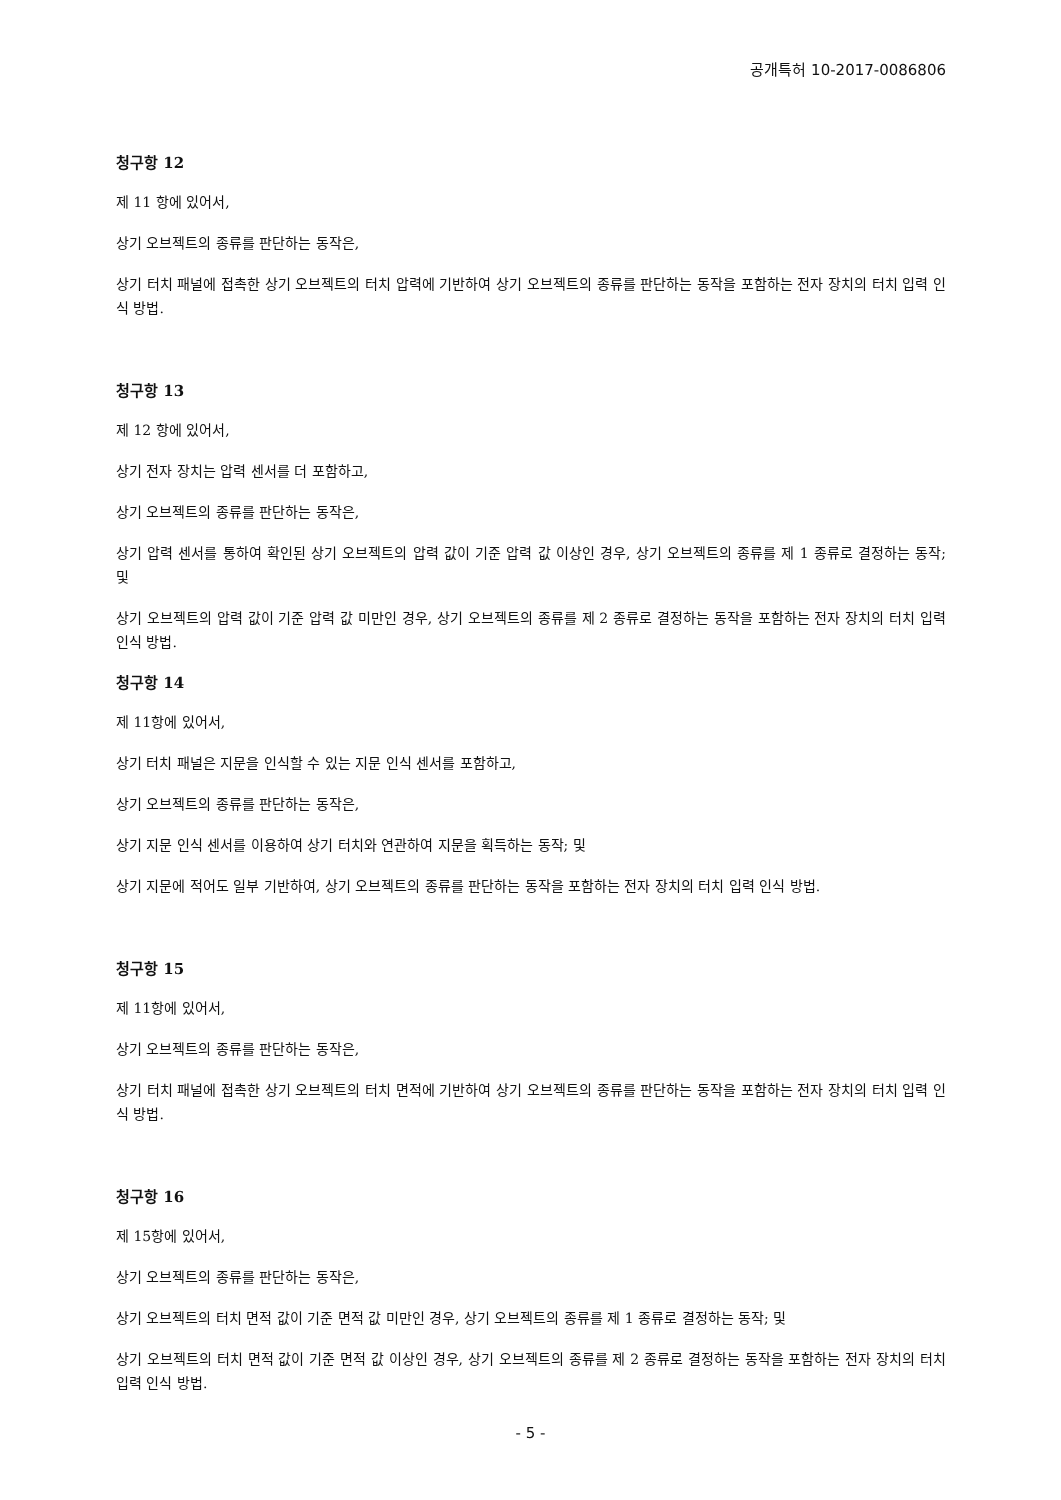공개특허 10-2017-0086806
청구항 12
제 11 항에 있어서,
상기 오브젝트의 종류를 판단하는 동작은,
상기 터치 패널에 접촉한 상기 오브젝트의 터치 압력에 기반하여 상기 오브젝트의 종류를 판단하는 동작을 포함하는 전자 장치의 터치 입력 인식 방법.
청구항 13
제 12 항에 있어서,
상기 전자 장치는 압력 센서를 더 포함하고,
상기 오브젝트의 종류를 판단하는 동작은,
상기 압력 센서를 통하여 확인된 상기 오브젝트의 압력 값이 기준 압력 값 이상인 경우, 상기 오브젝트의 종류를 제 1 종류로 결정하는 동작; 및
상기 오브젝트의 압력 값이 기준 압력 값 미만인 경우, 상기 오브젝트의 종류를 제 2 종류로 결정하는 동작을 포함하는 전자 장치의 터치 입력 인식 방법.
청구항 14
제 11항에 있어서,
상기 터치 패널은 지문을 인식할 수 있는 지문 인식 센서를 포함하고,
상기 오브젝트의 종류를 판단하는 동작은,
상기 지문 인식 센서를 이용하여 상기 터치와 연관하여 지문을 획득하는 동작; 및
상기 지문에 적어도 일부 기반하여, 상기 오브젝트의 종류를 판단하는 동작을 포함하는 전자 장치의 터치 입력 인식 방법.
청구항 15
제 11항에 있어서,
상기 오브젝트의 종류를 판단하는 동작은,
상기 터치 패널에 접촉한 상기 오브젝트의 터치 면적에 기반하여 상기 오브젝트의 종류를 판단하는 동작을 포함하는 전자 장치의 터치 입력 인식 방법.
청구항 16
제 15항에 있어서,
상기 오브젝트의 종류를 판단하는 동작은,
상기 오브젝트의 터치 면적 값이 기준 면적 값 미만인 경우, 상기 오브젝트의 종류를 제 1 종류로 결정하는 동작; 및
상기 오브젝트의 터치 면적 값이 기준 면적 값 이상인 경우, 상기 오브젝트의 종류를 제 2 종류로 결정하는 동작을 포함하는 전자 장치의 터치 입력 인식 방법.
- 5 -